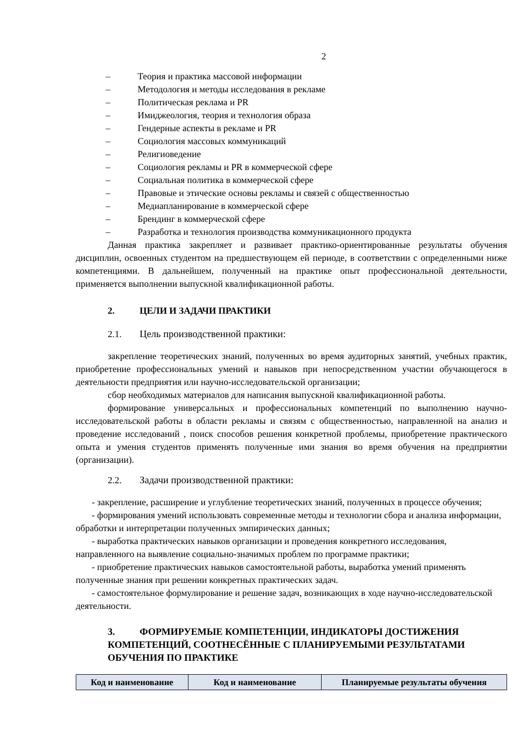2
– Теория и практика массовой информации
– Методология и методы исследования в рекламе
– Политическая реклама и PR
– Имиджеология, теория и технология образа
– Гендерные аспекты в рекламе и PR
– Социология массовых коммуникаций
– Религиоведение
– Социология рекламы и PR в коммерческой сфере
– Социальная политика в коммерческой сфере
– Правовые и этические основы рекламы и связей с общественностью
– Медиапланирование в коммерческой сфере
– Брендинг в коммерческой сфере
– Разработка и технология производства коммуникационного продукта
Данная практика закрепляет и развивает практико-ориентированные результаты обучения дисциплин, освоенных студентом на предшествующем ей периоде, в соответствии с определенными ниже компетенциями. В дальнейшем, полученный на практике опыт профессиональной деятельности, применяется выполнении выпускной квалификационной работы.
2. ЦЕЛИ И ЗАДАЧИ ПРАКТИКИ
2.1. Цель производственной практики:
закрепление теоретических знаний, полученных во время аудиторных занятий, учебных практик, приобретение профессиональных умений и навыков при непосредственном участии обучающегося в деятельности предприятия или научно-исследовательской организации;
сбор необходимых материалов для написания выпускной квалификационной работы.
формирование универсальных и профессиональных компетенций по выполнению научно-исследовательской работы в области рекламы и связям с общественностью, направленной на анализ и проведение исследований , поиск способов решения конкретной проблемы, приобретение практического опыта и умения студентов применять полученные ими знания во время обучения на предприятии (организации).
2.2. Задачи производственной практики:
- закрепление, расширение и углубление теоретических знаний, полученных в процессе обучения;
- формирования умений использовать современные методы и технологии сбора и анализа информации, обработки и интерпретации полученных эмпирических данных;
- выработка практических навыков организации и проведения конкретного исследования, направленного на выявление социально-значимых проблем по программе практики;
- приобретение практических навыков самостоятельной работы, выработка умений применять полученные знания при решении конкретных практических задач.
- самостоятельное формулирование и решение задач, возникающих в ходе научно-исследовательской деятельности.
3. ФОРМИРУЕМЫЕ КОМПЕТЕНЦИИ, ИНДИКАТОРЫ ДОСТИЖЕНИЯ КОМПЕТЕНЦИЙ, СООТНЕСЁННЫЕ С ПЛАНИРУЕМЫМИ РЕЗУЛЬТАТАМИ ОБУЧЕНИЯ ПО ПРАКТИКЕ
| Код и наименование | Код и наименование | Планируемые результаты обучения |
| --- | --- | --- |